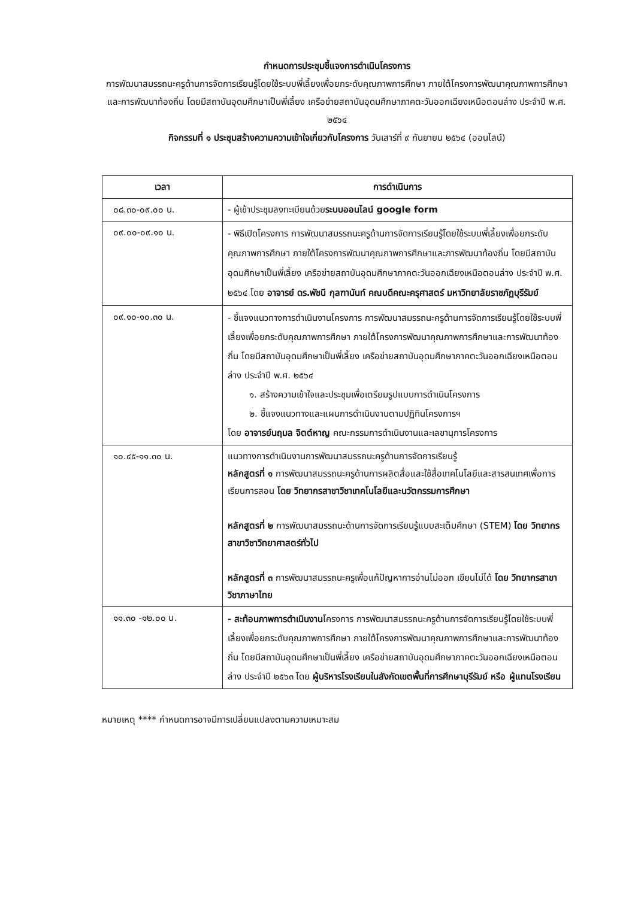กำหนดการประชุมชี้แจงการดำเนินโครงการ
การพัฒนาสมรรถนะครูด้านการจัดการเรียนรู้โดยใช้ระบบพี่เลี้ยงเพื่อยกระดับคุณภาพการศึกษา ภายใต้โครงการพัฒนาคุณภาพการศึกษาและการพัฒนาท้องถิ่น โดยมีสถาบันอุดมศึกษาเป็นพี่เลี้ยง เครือข่ายสถาบันอุดมศึกษาภาคตะวันออกเฉียงเหนือตอนล่าง ประจำปี พ.ศ. ๒๕๖๔
กิจกรรมที่ ๑ ประชุมสร้างความความเข้าใจเกี่ยวกับโครงการ วันเสาร์ที่ ๙ กันยายน ๒๕๖๔ (ออนไลน์)
| เวลา | การดำเนินการ |
| --- | --- |
| ๐๘.๓๐-๐๙.๐๐ น. | - ผู้เข้าประชุมลงทะเบียนด้วย ระบบออนไลน์ google form |
| ๐๙.๐๐-๐๙.๑๐ น. | - พิธีเปิดโครงการ การพัฒนาสมรรถนะครูด้านการจัดการเรียนรู้โดยใช้ระบบพี่เลี้ยงเพื่อยกระดับคุณภาพการศึกษา ภายใต้โครงการพัฒนาคุณภาพการศึกษาและการพัฒนาท้องถิ่น โดยมีสถาบันอุดมศึกษาเป็นพี่เลี้ยง เครือข่ายสถาบันอุดมศึกษาภาคตะวันออกเฉียงเหนือตอนล่าง ประจำปี พ.ศ. ๒๕๖๔ โดย อาจารย์ ดร.พัชนี กุลฑานันท์ คณบดีคณะครุศาสตร์ มหาวิทยาลัยราชภัฏบุรีรัมย์ |
| ๐๙.๑๐-๑๐.๓๐ น. | - ชี้แจงแนวทางการดำเนินงานโครงการ การพัฒนาสมรรถนะครูด้านการจัดการเรียนรู้โดยใช้ระบบพี่เลี้ยงเพื่อยกระดับคุณภาพการศึกษา ภายใต้โครงการพัฒนาคุณภาพการศึกษาและการพัฒนาท้องถิ่น โดยมีสถาบันอุดมศึกษาเป็นพี่เลี้ยง เครือข่ายสถาบันอุดมศึกษาภาคตะวันออกเฉียงเหนือตอนล่าง ประจำปี พ.ศ. ๒๕๖๔ ๑. สร้างความเข้าใจและประชุมเพื่อเตรียมรูปแบบการดำเนินโครงการ ๒. ชี้แจงแนวทางและแผนการดำเนินงานตามปฏิทินโครงการฯ โดย อาจารย์นฤมล จิตต์หาญ คณะกรรมการดำเนินงานและเลขานุการโครงการ |
| ๑๐.๔๕-๑๑.๓๐ น. | แนวทางการดำเนินงานการพัฒนาสมรรถนะครูด้านการจัดการเรียนรู้ หลักสูตรที่ ๑ การพัฒนาสมรรถนะครูด้านการผลิตสื่อและใช้สื่อเทคโนโลยีและสารสนเทศเพื่อการเรียนการสอน โดย วิทยากรสาขาวิชาเทคโนโลยีและนวัตกรรมการศึกษา หลักสูตรที่ ๒ การพัฒนาสมรรถนะด้านการจัดการเรียนรู้แบบสะเต็มศึกษา (STEM) โดย วิทยากรสาขาวิชาวิทยาศาสตร์ทั่วไป หลักสูตรที่ ๓ การพัฒนาสมรรถนะครูเพื่อแก้ปัญหาการอ่านไม่ออก เขียนไม่ได้ โดย วิทยากรสาขาวิชาภาษาไทย |
| ๑๑.๓๐ -๑๒.๐๐ น. | - สะท้อนภาพการดำเนินงาน โครงการ การพัฒนาสมรรถนะครูด้านการจัดการเรียนรู้โดยใช้ระบบพี่เลี้ยงเพื่อยกระดับคุณภาพการศึกษา ภายใต้โครงการพัฒนาคุณภาพการศึกษาและการพัฒนาท้องถิ่น โดยมีสถาบันอุดมศึกษาเป็นพี่เลี้ยง เครือข่ายสถาบันอุดมศึกษาภาคตะวันออกเฉียงเหนือตอนล่าง ประจำปี ๒๕๖๓ โดย ผู้บริหารโรงเรียนในสังกัดเขตพื้นที่การศึกษาบุรีรัมย์ หรือ ผู้แทนโรงเรียน |
หมายเหตุ **** กำหนดการอาจมีการเปลี่ยนแปลงตามความเหมาะสม